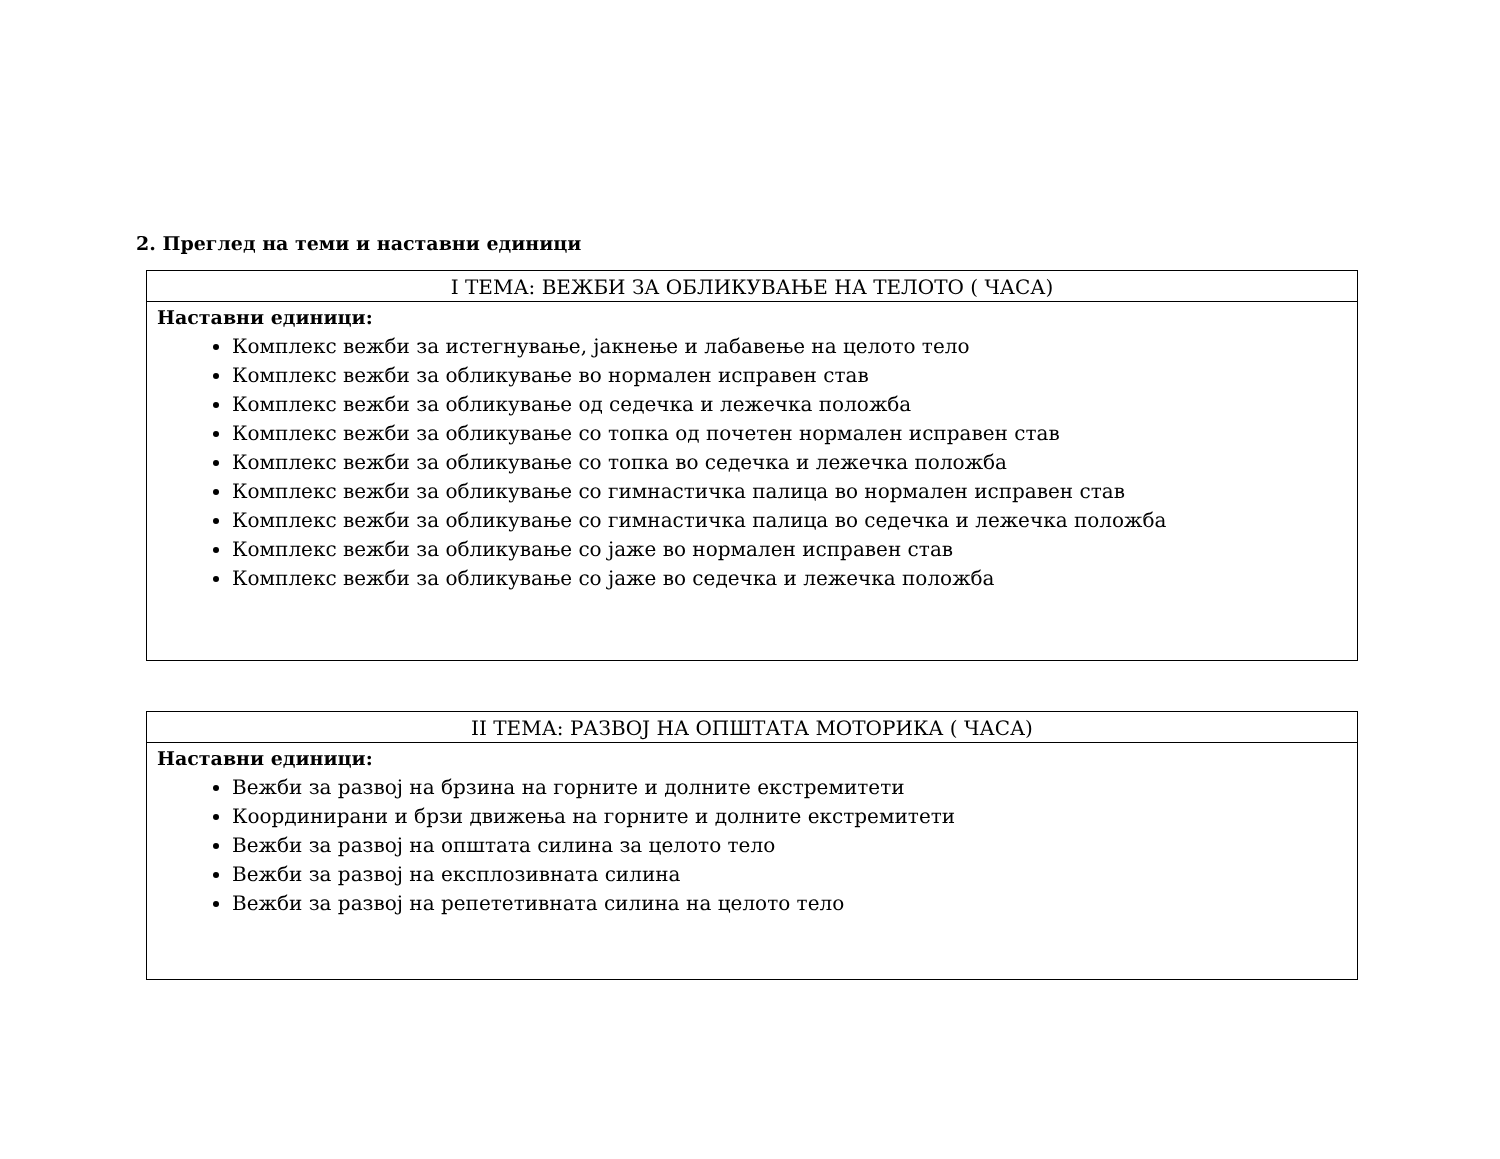2. Преглед на теми и наставни единици
| I ТЕМА: ВЕЖБИ ЗА ОБЛИКУВАЊЕ НА ТЕЛОТО ( ЧАСА) |
| --- |
| Наставни единици: Комплекс вежби за истегнување, јакнење и лабавење на целото тело Комплекс вежби за обликување во нормален исправен став Комплекс вежби за обликување од седечка и лежечка положба Комплекс вежби за обликување со топка од почетен нормален исправен став Комплекс вежби за обликување со топка во седечка и лежечка положба Комплекс вежби за обликување со гимнастичка палица во нормален исправен став Комплекс вежби за обликување со гимнастичка палица во седечка и лежечка положба Комплекс вежби за обликување со јаже во нормален исправен став Комплекс вежби за обликување со јаже во седечка и лежечка положба |
| II ТЕМА: РАЗВОЈ НА ОПШТАТА МОТОРИКА ( ЧАСА) |
| --- |
| Наставни единици: Вежби за развој на брзина на горните и долните екстремитети Координирани и брзи движења на горните и долните екстремитети Вежби за развој на општата силина за целото тело Вежби за развој на експлозивната силина Вежби за развој на репететивната силина на целото тело |